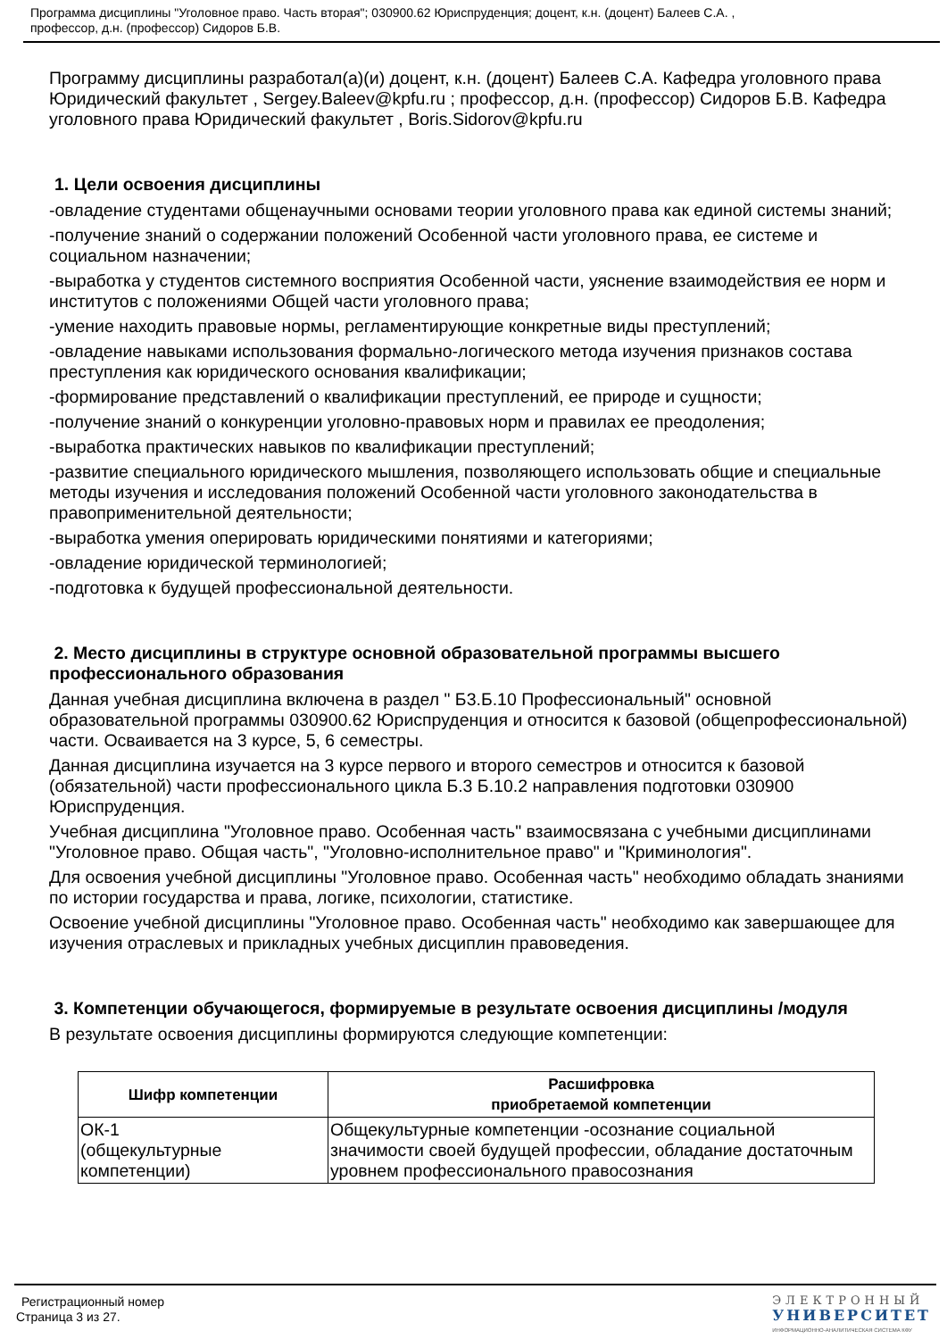Программа дисциплины "Уголовное право. Часть вторая"; 030900.62 Юриспруденция; доцент, к.н. (доцент) Балеев С.А. ,
профессор, д.н. (профессор) Сидоров Б.В.
Программу дисциплины разработал(а)(и) доцент, к.н. (доцент) Балеев С.А. Кафедра уголовного права Юридический факультет , Sergey.Baleev@kpfu.ru ; профессор, д.н. (профессор) Сидоров Б.В. Кафедра уголовного права Юридический факультет , Boris.Sidorov@kpfu.ru
1. Цели освоения дисциплины
-овладение студентами общенаучными основами теории уголовного права как единой системы знаний;
-получение знаний о содержании положений Особенной части уголовного права, ее системе и социальном назначении;
-выработка у студентов системного восприятия Особенной части, уяснение взаимодействия ее норм и институтов с положениями Общей части уголовного права;
-умение находить правовые нормы, регламентирующие конкретные виды преступлений;
-овладение навыками использования формально-логического метода изучения признаков состава преступления как юридического основания квалификации;
-формирование представлений о квалификации преступлений, ее природе и сущности;
-получение знаний о конкуренции уголовно-правовых норм и правилах ее преодоления;
-выработка практических навыков по квалификации преступлений;
-развитие специального юридического мышления, позволяющего использовать общие и специальные методы изучения и исследования положений Особенной части уголовного законодательства в правоприменительной деятельности;
-выработка умения оперировать юридическими понятиями и категориями;
-овладение юридической терминологией;
-подготовка к будущей профессиональной деятельности.
2. Место дисциплины в структуре основной образовательной программы высшего профессионального образования
Данная учебная дисциплина включена в раздел " Б3.Б.10 Профессиональный" основной образовательной программы 030900.62 Юриспруденция и относится к базовой (общепрофессиональной) части. Осваивается на 3 курсе, 5, 6 семестры.
Данная дисциплина изучается на 3 курсе первого и второго семестров и относится к базовой (обязательной) части профессионального цикла Б.3 Б.10.2 направления подготовки 030900 Юриспруденция.
Учебная дисциплина "Уголовное право. Особенная часть" взаимосвязана с учебными дисциплинами "Уголовное право. Общая часть", "Уголовно-исполнительное право" и "Криминология".
Для освоения учебной дисциплины "Уголовное право. Особенная часть" необходимо обладать знаниями по истории государства и права, логике, психологии, статистике.
Освоение учебной дисциплины "Уголовное право. Особенная часть" необходимо как завершающее для изучения отраслевых и прикладных учебных дисциплин правоведения.
3. Компетенции обучающегося, формируемые в результате освоения дисциплины /модуля
В результате освоения дисциплины формируются следующие компетенции:
| Шифр компетенции | Расшифровка приобретаемой компетенции |
| --- | --- |
| ОК-1 (общекультурные компетенции) | Общекультурные компетенции -осознание социальной значимости своей будущей профессии, обладание достаточным уровнем профессионального правосознания |
Регистрационный номер
Страница 3 из 27.
ЭЛЕКТРОННЫЙ
УНИВЕРСИТЕТ
ИНФОРМАЦИОННО-АНАЛИТИЧЕСКАЯ СИСТЕМА КФУ